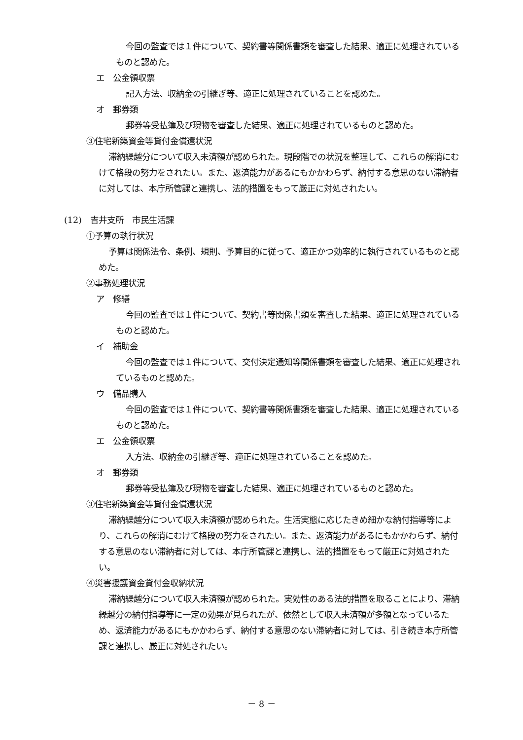今回の監査では１件について、契約書等関係書類を審査した結果、適正に処理されているものと認めた。
エ　公金領収票
記入方法、収納金の引継ぎ等、適正に処理されていることを認めた。
オ　郵券類
郵券等受払簿及び現物を審査した結果、適正に処理されているものと認めた。
③住宅新築資金等貸付金償還状況
滞納繰越分について収入未済額が認められた。現段階での状況を整理して、これらの解消にむけて格段の努力をされたい。また、返済能力があるにもかかわらず、納付する意思のない滞納者に対しては、本庁所管課と連携し、法的措置をもって厳正に対処されたい。
(12)　吉井支所　市民生活課
①予算の執行状況
予算は関係法令、条例、規則、予算目的に従って、適正かつ効率的に執行されているものと認めた。
②事務処理状況
ア　修繕
今回の監査では１件について、契約書等関係書類を審査した結果、適正に処理されているものと認めた。
イ　補助金
今回の監査では１件について、交付決定通知等関係書類を審査した結果、適正に処理されているものと認めた。
ウ　備品購入
今回の監査では１件について、契約書等関係書類を審査した結果、適正に処理されているものと認めた。
エ　公金領収票
入方法、収納金の引継ぎ等、適正に処理されていることを認めた。
オ　郵券類
郵券等受払簿及び現物を審査した結果、適正に処理されているものと認めた。
③住宅新築資金等貸付金償還状況
滞納繰越分について収入未済額が認められた。生活実態に応じたきめ細かな納付指導等により、これらの解消にむけて格段の努力をされたい。また、返済能力があるにもかかわらず、納付する意思のない滞納者に対しては、本庁所管課と連携し、法的措置をもって厳正に対処されたい。
④災害援護資金貸付金収納状況
滞納繰越分について収入未済額が認められた。実効性のある法的措置を取ることにより、滞納繰越分の納付指導等に一定の効果が見られたが、依然として収入未済額が多額となっているため、返済能力があるにもかかわらず、納付する意思のない滞納者に対しては、引き続き本庁所管課と連携し、厳正に対処されたい。
－ 8 －